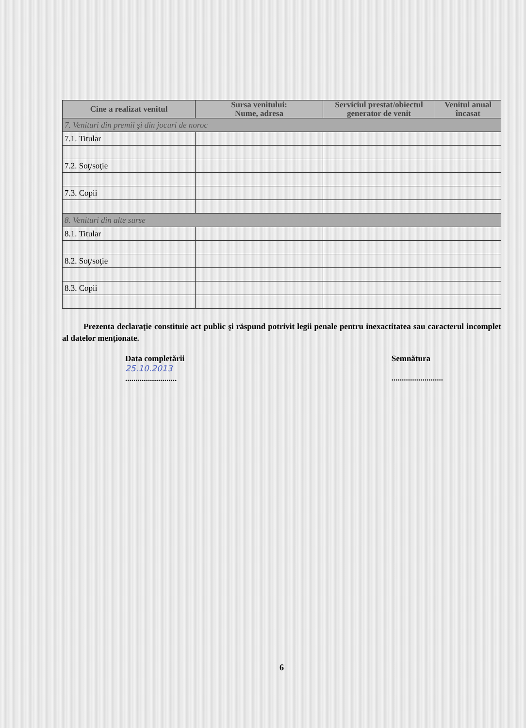| Cine a realizat venitul | Sursa venitului: Nume, adresa | Serviciul prestat/obiectul generator de venit | Venitul anual încasat |
| --- | --- | --- | --- |
| 7. Venituri din premii şi din jocuri de noroc | | | |
| 7.1. Titular | | | |
| 7.2. Soţ/soţie | | | |
| 7.3. Copii | | | |
| 8. Venituri din alte surse | | | |
| 8.1. Titular | | | |
| 8.2. Soţ/soţie | | | |
| 8.3. Copii | | | |
Prezenta declaraţie constituie act public şi răspund potrivit legii penale pentru inexactitatea sau caracterul incomplet al datelor menţionate.
Data completării
25.10.2013
.........................
Semnătura
.........................
6